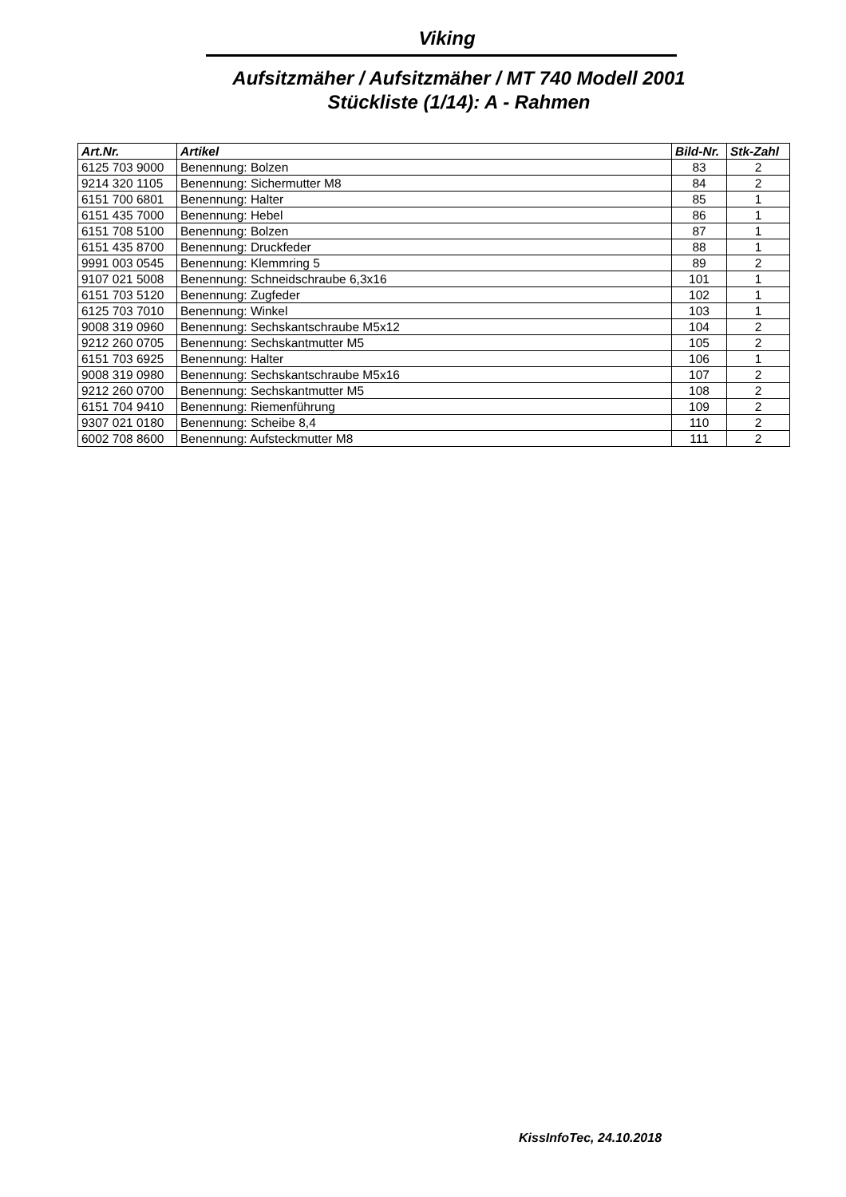Viking
Aufsitzmäher / Aufsitzmäher / MT 740 Modell 2001
Stückliste (1/14): A - Rahmen
| Art.Nr. | Artikel | Bild-Nr. | Stk-Zahl |
| --- | --- | --- | --- |
| 6125 703 9000 | Benennung: Bolzen | 83 | 2 |
| 9214 320 1105 | Benennung: Sichermutter M8 | 84 | 2 |
| 6151 700 6801 | Benennung: Halter | 85 | 1 |
| 6151 435 7000 | Benennung: Hebel | 86 | 1 |
| 6151 708 5100 | Benennung: Bolzen | 87 | 1 |
| 6151 435 8700 | Benennung: Druckfeder | 88 | 1 |
| 9991 003 0545 | Benennung: Klemmring 5 | 89 | 2 |
| 9107 021 5008 | Benennung: Schneidschraube 6,3x16 | 101 | 1 |
| 6151 703 5120 | Benennung: Zugfeder | 102 | 1 |
| 6125 703 7010 | Benennung: Winkel | 103 | 1 |
| 9008 319 0960 | Benennung: Sechskantschraube M5x12 | 104 | 2 |
| 9212 260 0705 | Benennung: Sechskantmutter M5 | 105 | 2 |
| 6151 703 6925 | Benennung: Halter | 106 | 1 |
| 9008 319 0980 | Benennung: Sechskantschraube M5x16 | 107 | 2 |
| 9212 260 0700 | Benennung: Sechskantmutter M5 | 108 | 2 |
| 6151 704 9410 | Benennung: Riemenführung | 109 | 2 |
| 9307 021 0180 | Benennung: Scheibe 8,4 | 110 | 2 |
| 6002 708 8600 | Benennung: Aufsteckmutter M8 | 111 | 2 |
KissInfoTec, 24.10.2018